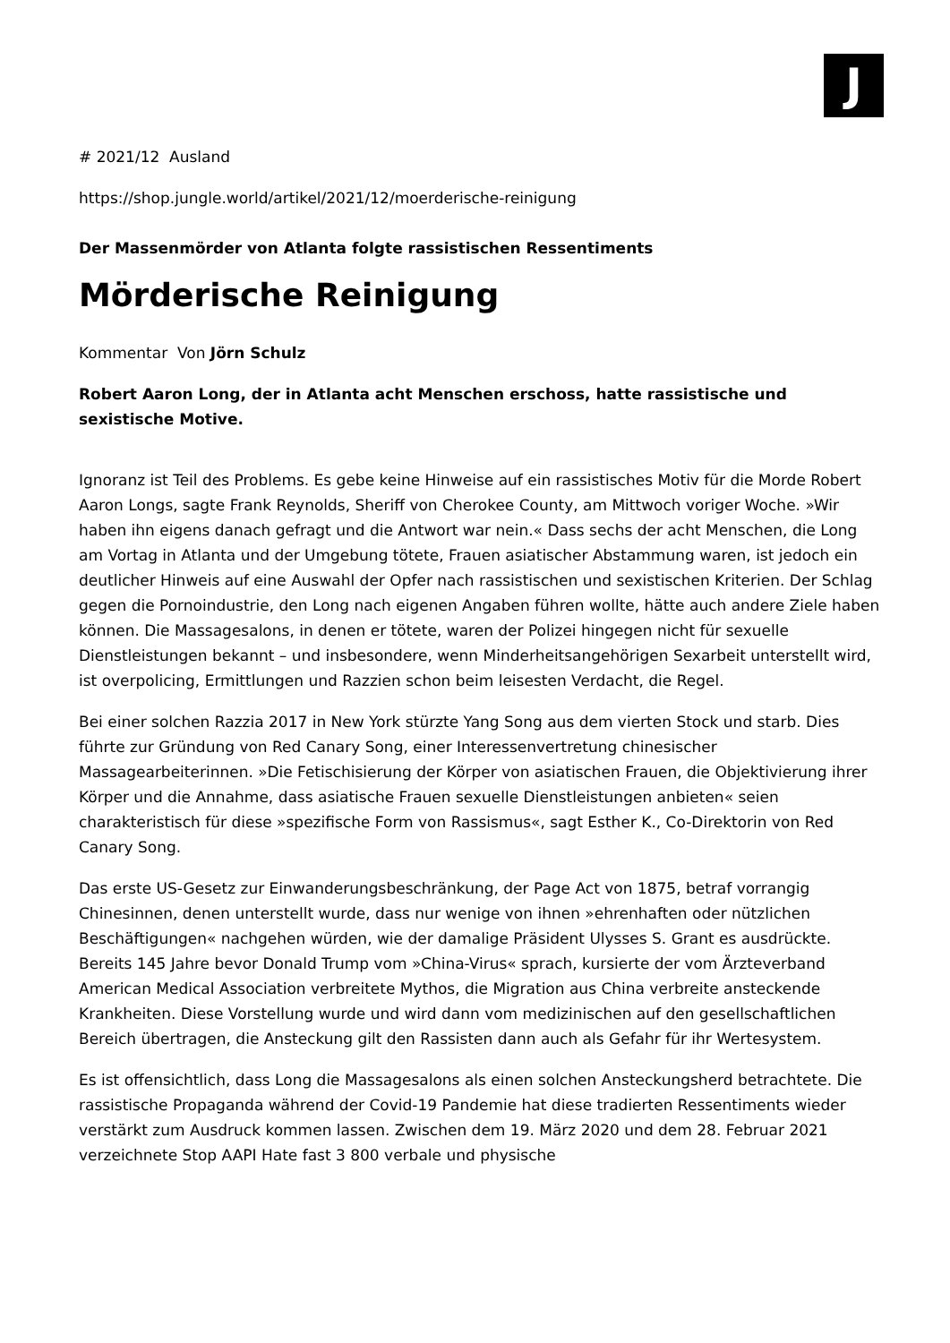J
# 2021/12 Ausland
https://shop.jungle.world/artikel/2021/12/moerderische-reinigung
Der Massenmörder von Atlanta folgte rassistischen Ressentiments
Mörderische Reinigung
Kommentar Von Jörn Schulz
Robert Aaron Long, der in Atlanta acht Menschen erschoss, hatte rassistische und sexistische Motive.
Ignoranz ist Teil des Problems. Es gebe keine Hinweise auf ein rassistisches Motiv für die Morde Robert Aaron Longs, sagte Frank Reynolds, Sheriff von Cherokee County, am Mittwoch voriger Woche. »Wir haben ihn eigens danach gefragt und die Antwort war nein.« Dass sechs der acht Menschen, die Long am Vortag in Atlanta und der Umgebung tötete, Frauen asiatischer Abstammung waren, ist jedoch ein deutlicher Hinweis auf eine Auswahl der Opfer nach rassistischen und sexistischen Kriterien. Der Schlag gegen die Pornoindustrie, den Long nach eigenen Angaben führen wollte, hätte auch andere Ziele haben können. Die Massagesalons, in denen er tötete, waren der Polizei hingegen nicht für sexuelle Dienstleistungen bekannt – und insbesondere, wenn Minderheitsangehörigen Sexarbeit unterstellt wird, ist overpolicing, Ermittlungen und Razzien schon beim leisesten Verdacht, die Regel.
Bei einer solchen Razzia 2017 in New York stürzte Yang Song aus dem vierten Stock und starb. Dies führte zur Gründung von Red Canary Song, einer Interessenvertretung chinesischer Massagearbeiterinnen. »Die Fetischisierung der Körper von asiatischen Frauen, die Objektivierung ihrer Körper und die Annahme, dass asiatische Frauen sexuelle Dienstleistungen anbieten« seien charakteristisch für diese »spezifische Form von Rassismus«, sagt Esther K., Co-Direktorin von Red Canary Song.
Das erste US-Gesetz zur Einwanderungsbeschränkung, der Page Act von 1875, betraf vorrangig Chinesinnen, denen unterstellt wurde, dass nur wenige von ihnen »ehrenhaften oder nützlichen Beschäftigungen« nachgehen würden, wie der damalige Präsident Ulysses S. Grant es ausdrückte. Bereits 145 Jahre bevor Donald Trump vom »China-Virus« sprach, kursierte der vom Ärzteverband American Medical Association verbreitete Mythos, die Migration aus China verbreite ansteckende Krankheiten. Diese Vorstellung wurde und wird dann vom medizinischen auf den gesellschaftlichen Bereich übertragen, die Ansteckung gilt den Rassisten dann auch als Gefahr für ihr Wertesystem.
Es ist offensichtlich, dass Long die Massagesalons als einen solchen Ansteckungsherd betrachtete. Die rassistische Propaganda während der Covid-19 Pandemie hat diese tradierten Ressentiments wieder verstärkt zum Ausdruck kommen lassen. Zwischen dem 19. März 2020 und dem 28. Februar 2021 verzeichnete Stop AAPI Hate fast 3 800 verbale und physische